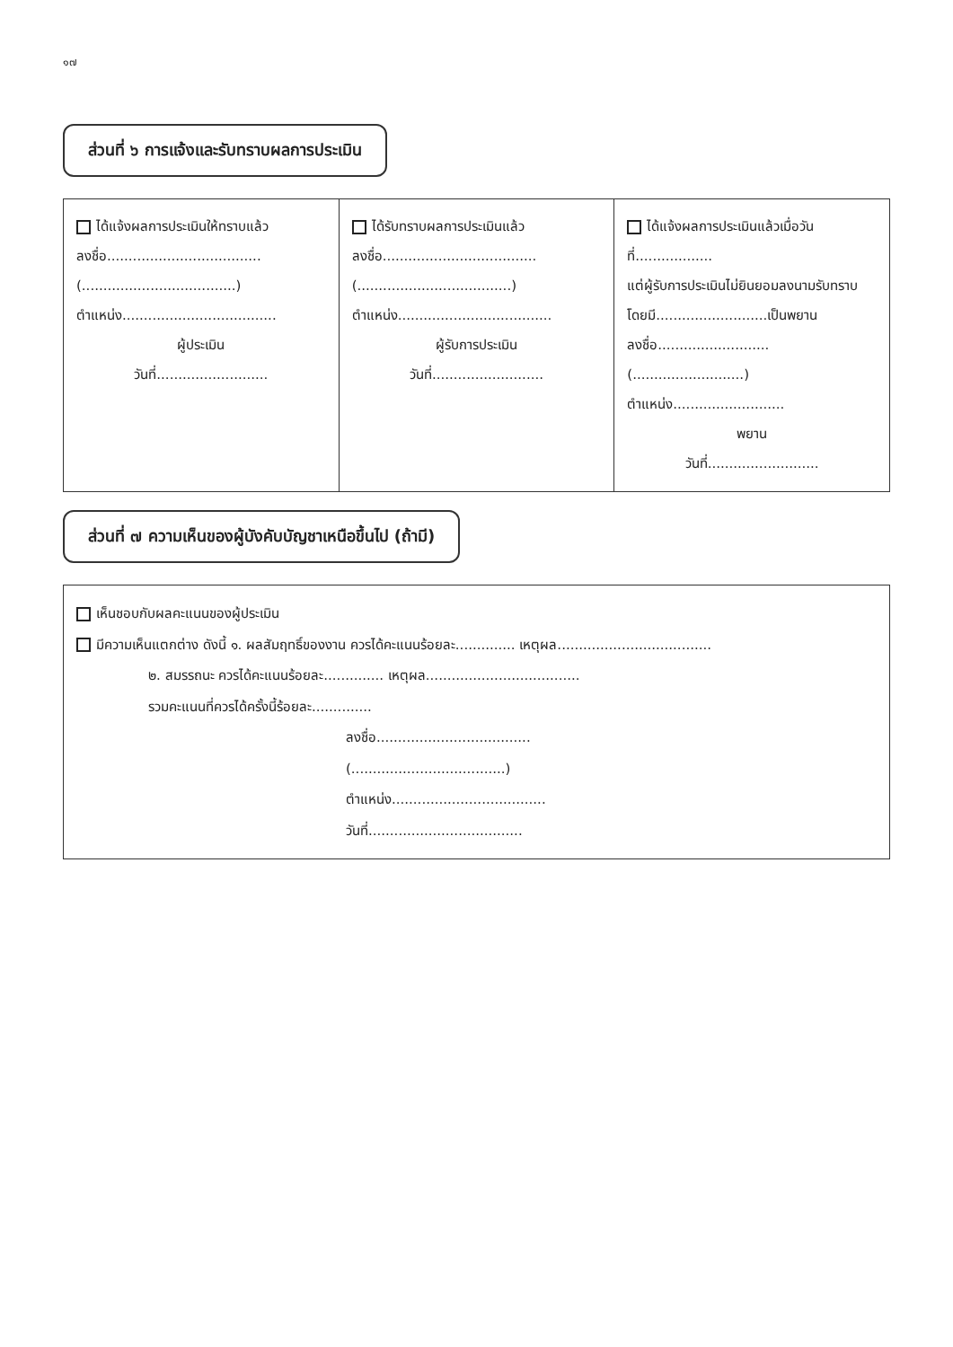๑๗
ส่วนที่ ๖ การแจ้งและรับทราบผลการประเมิน
| ได้แจ้งผลการประเมินให้ทราบแล้ว ลงชื่อ.................................... (....................................) ตำแหน่ง.................................... ผู้ประเมิน วันที่.......................... | ได้รับทราบผลการประเมินแล้ว ลงชื่อ.................................... (....................................) ตำแหน่ง.................................... ผู้รับการประเมิน วันที่.......................... | ได้แจ้งผลการประเมินแล้วเมื่อวันที่.................. แต่ผู้รับการประเมินไม่ยินยอมลงนามรับทราบ โดยมี..........................เป็นพยาน ลงชื่อ.......................... (..........................) ตำแหน่ง.......................... พยาน วันที่.......................... |
ส่วนที่ ๗ ความเห็นของผู้บังคับบัญชาเหนือขึ้นไป (ถ้ามี)
เห็นชอบกับผลคะแนนของผู้ประเมิน
มีความเห็นแตกต่าง ดังนี้ ๑. ผลสัมฤทธิ์ของงาน ควรได้คะแนนร้อยละ.............. เหตุผล....................................
๒. สมรรถนะ ควรได้คะแนนร้อยละ.............. เหตุผล....................................
รวมคะแนนที่ควรได้ครั้งนี้ร้อยละ..............
ลงชื่อ....................................
(....................................)
ตำแหน่ง....................................
วันที่....................................